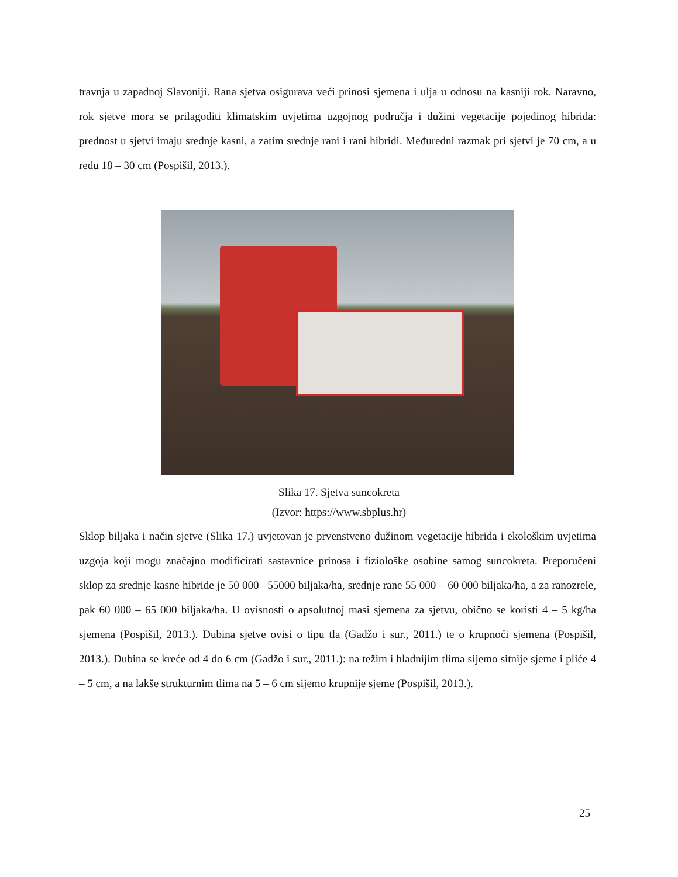travnja u zapadnoj Slavoniji. Rana sjetva osigurava veći prinosi sjemena i ulja u odnosu na kasniji rok. Naravno, rok sjetve mora se prilagoditi klimatskim uvjetima uzgojnog područja i dužini vegetacije pojedinog hibrida: prednost u sjetvi imaju srednje kasni, a zatim srednje rani i rani hibridi. Međuredni razmak pri sjetvi je 70 cm, a u redu 18 – 30 cm (Pospišil, 2013.).
Slika 17. Sjetva suncokreta
(Izvor: https://www.sbplus.hr)
Sklop biljaka i način sjetve (Slika 17.) uvjetovan je prvenstveno dužinom vegetacije hibrida i ekološkim uvjetima uzgoja koji mogu značajno modificirati sastavnice prinosa i fiziološke osobine samog suncokreta. Preporučeni sklop za srednje kasne hibride je 50 000 –55000 biljaka/ha, srednje rane 55 000 – 60 000 biljaka/ha, a za ranozrele, pak 60 000 – 65 000 biljaka/ha. U ovisnosti o apsolutnoj masi sjemena za sjetvu, obično se koristi 4 – 5 kg/ha sjemena (Pospišil, 2013.). Dubina sjetve ovisi o tipu tla (Gadžo i sur., 2011.) te o krupnoći sjemena (Pospišil, 2013.). Dubina se kreće od 4 do 6 cm (Gadžo i sur., 2011.): na težim i hladnijim tlima sijemo sitnije sjeme i pliće 4 – 5 cm, a na lakše strukturnim tlima na 5 – 6 cm sijemo krupnije sjeme (Pospišil, 2013.).
25